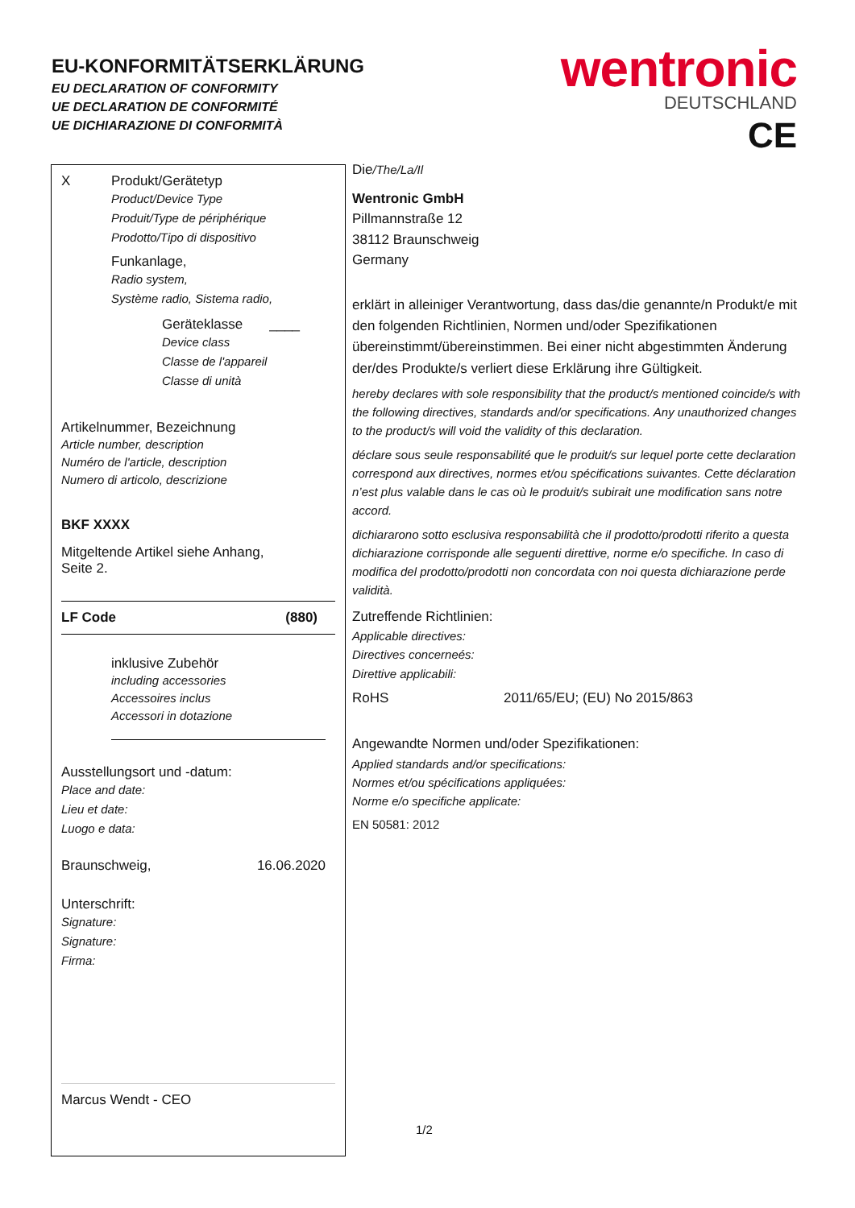EU-KONFORMITÄTSERKLÄRUNG
EU DECLARATION OF CONFORMITY
UE DECLARATION DE CONFORMITÉ
UE DICHIARAZIONE DI CONFORMITÀ
wentronic
DEUTSCHLAND
CE
X Produkt/Gerätetyp
Product/Device Type
Produit/Type de périphérique
Prodotto/Tipo di dispositivo
Funkanlage,
Radio system,
Système radio, Sistema radio,
Geräteklasse ____
Device class
Classe de l'appareil
Classe di unità
Artikelnummer, Bezeichnung
Article number, description
Numéro de l'article, description
Numero di articolo, descrizione
BKF XXXX
Mitgeltende Artikel siehe Anhang,
Seite 2.
LF Code (880)
inklusive Zubehör
including accessories
Accessoires inclus
Accessori in dotazione
Ausstellungsort und -datum:
Place and date:
Lieu et date:
Luogo e data:
Braunschweig, 16.06.2020
Unterschrift:
Signature:
Signature:
Firma:
Marcus Wendt - CEO
Die/The/La/Il
Wentronic GmbH
Pillmannstraße 12
38112 Braunschweig
Germany
erklärt in alleiniger Verantwortung, dass das/die genannte/n Produkt/e mit den folgenden Richtlinien, Normen und/oder Spezifikationen übereinstimmt/übereinstimmen. Bei einer nicht abgestimmten Änderung der/des Produkte/s verliert diese Erklärung ihre Gültigkeit.
hereby declares with sole responsibility that the product/s mentioned coincide/s with the following directives, standards and/or specifications. Any unauthorized changes to the product/s will void the validity of this declaration.
déclare sous seule responsabilité que le produit/s sur lequel porte cette declaration correspond aux directives, normes et/ou spécifications suivantes. Cette déclaration n’est plus valable dans le cas où le produit/s subirait une modification sans notre accord.
dichiararono sotto esclusiva responsabilità che il prodotto/prodotti riferito a questa dichiarazione corrisponde alle seguenti direttive, norme e/o specifiche. In caso di modifica del prodotto/prodotti non concordata con noi questa dichiarazione perde validità.
Zutreffende Richtlinien:
Applicable directives:
Directives concerneés:
Direttive applicabili:
RoHS 2011/65/EU; (EU) No 2015/863
Angewandte Normen und/oder Spezifikationen:
Applied standards and/or specifications:
Normes et/ou spécifications appliquées:
Norme e/o specifiche applicate:
EN 50581: 2012
1/2